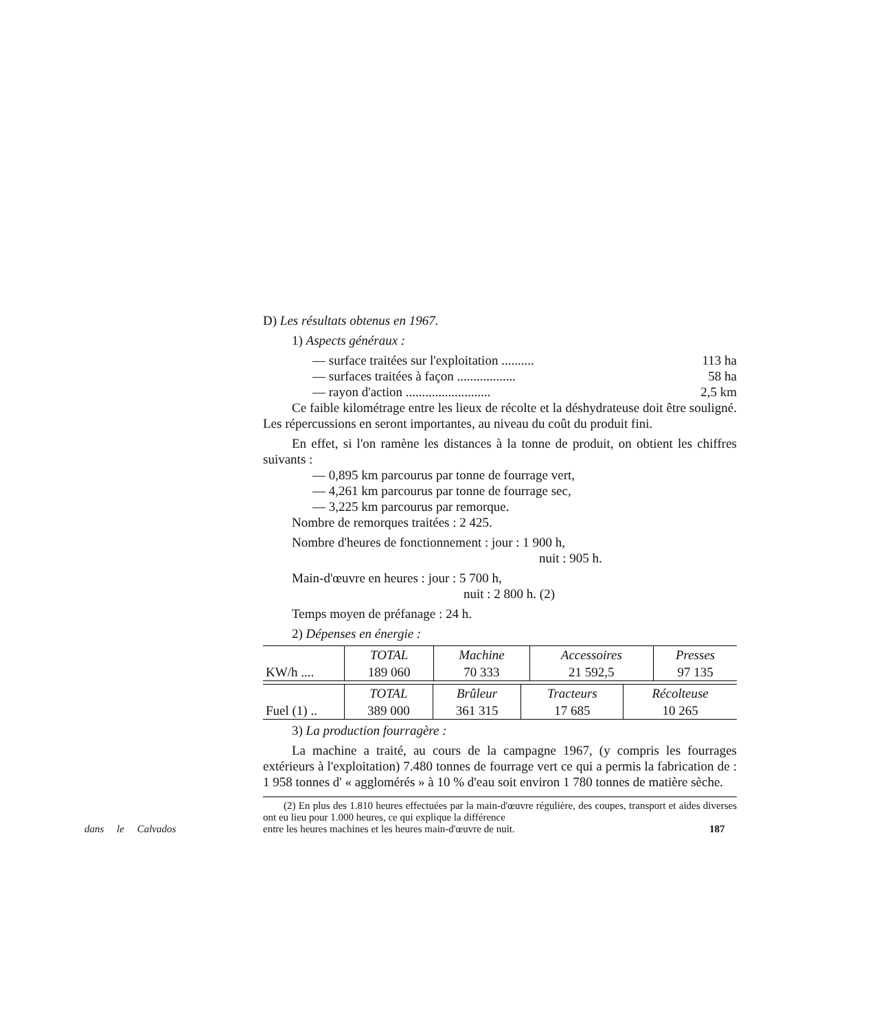D) Les résultats obtenus en 1967.
1) Aspects généraux :
— surface traitées sur l'exploitation .......... 113 ha
— surfaces traitées à façon .................. 58 ha
— rayon d'action .......................... 2,5 km
Ce faible kilométrage entre les lieux de récolte et la déshydrateuse doit être souligné. Les répercussions en seront importantes, au niveau du coût du produit fini.
En effet, si l'on ramène les distances à la tonne de produit, on obtient les chiffres suivants :
— 0,895 km parcourus par tonne de fourrage vert,
— 4,261 km parcourus par tonne de fourrage sec,
— 3,225 km parcourus par remorque.
Nombre de remorques traitées : 2 425.
Nombre d'heures de fonctionnement : jour : 1 900 h,
nuit : 905 h.
Main-d'œuvre en heures : jour : 5 700 h,
nuit : 2 800 h. (2)
Temps moyen de préfanage : 24 h.
2) Dépenses en énergie :
| | TOTAL | Machine | Accessoires | Presses |
| KW/h .... | 189 060 | 70 333 | 21 592,5 | 97 135 |
| | TOTAL | Brûleur | Tracteurs | Récolteuse |
| Fuel (1) .. | 389 000 | 361 315 | 17 685 | 10 265 |
3) La production fourragère :
La machine a traité, au cours de la campagne 1967, (y compris les fourrages extérieurs à l'exploitation) 7.480 tonnes de fourrage vert ce qui a permis la fabrication de : 1 958 tonnes d' « agglomérés » à 10 % d'eau soit environ 1 780 tonnes de matière sèche.
(2) En plus des 1.810 heures effectuées par la main-d'œuvre régulière, des coupes, transport et aides diverses ont eu lieu pour 1.000 heures, ce qui explique la différence
dans le Calvados entre les heures machines et les heures main-d'œuvre de nuit. 187